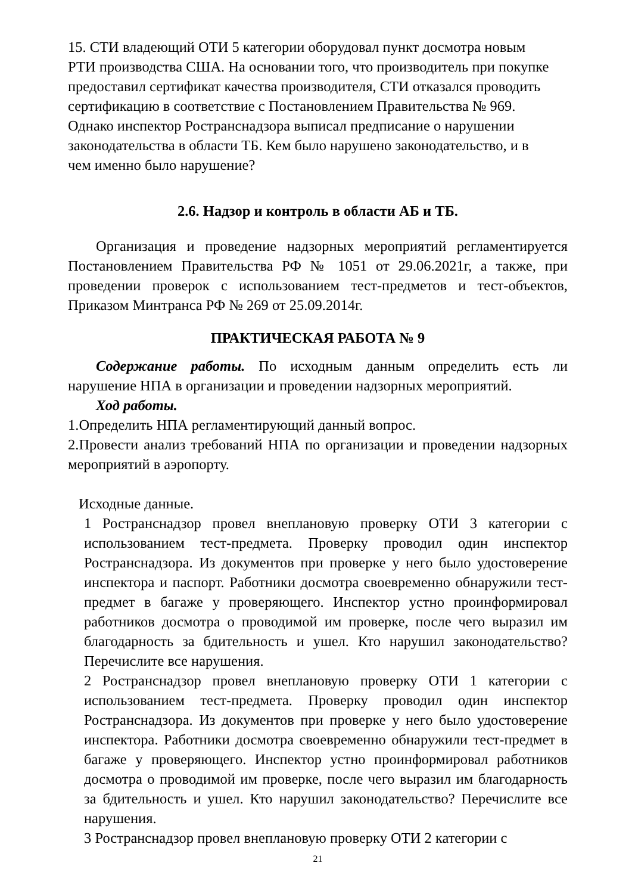15. СТИ владеющий ОТИ 5 категории оборудовал пункт досмотра новым
РТИ производства США. На основании того, что производитель при покупке
предоставил сертификат качества производителя, СТИ отказался проводить
сертификацию в соответствие с Постановлением Правительства № 969.
Однако инспектор Ространснадзора выписал предписание о нарушении
законодательства в области ТБ. Кем было нарушено законодательство, и в
чем именно было нарушение?
2.6. Надзор и контроль в области АБ и ТБ.
Организация и проведение надзорных мероприятий регламентируется Постановлением Правительства РФ № 1051 от 29.06.2021г, а также, при проведении проверок с использованием тест-предметов и тест-объектов, Приказом Минтранса РФ № 269 от 25.09.2014г.
ПРАКТИЧЕСКАЯ РАБОТА № 9
Содержание работы. По исходным данным определить есть ли нарушение НПА в организации и проведении надзорных мероприятий.
Ход работы.
1.Определить НПА регламентирующий данный вопрос.
2.Провести анализ требований НПА по организации и проведении надзорных мероприятий в аэропорту.
Исходные данные.
1 Ространснадзор провел внеплановую проверку ОТИ 3 категории с использованием тест-предмета. Проверку проводил один инспектор Ространснадзора. Из документов при проверке у него было удостоверение инспектора и паспорт. Работники досмотра своевременно обнаружили тест-предмет в багаже у проверяющего. Инспектор устно проинформировал работников досмотра о проводимой им проверке, после чего выразил им благодарность за бдительность и ушел. Кто нарушил законодательство? Перечислите все нарушения.
2 Ространснадзор провел внеплановую проверку ОТИ 1 категории с использованием тест-предмета. Проверку проводил один инспектор Ространснадзора. Из документов при проверке у него было удостоверение инспектора. Работники досмотра своевременно обнаружили тест-предмет в багаже у проверяющего. Инспектор устно проинформировал работников досмотра о проводимой им проверке, после чего выразил им благодарность за бдительность и ушел. Кто нарушил законодательство? Перечислите все нарушения.
3 Ространснадзор провел внеплановую проверку ОТИ 2 категории с
21